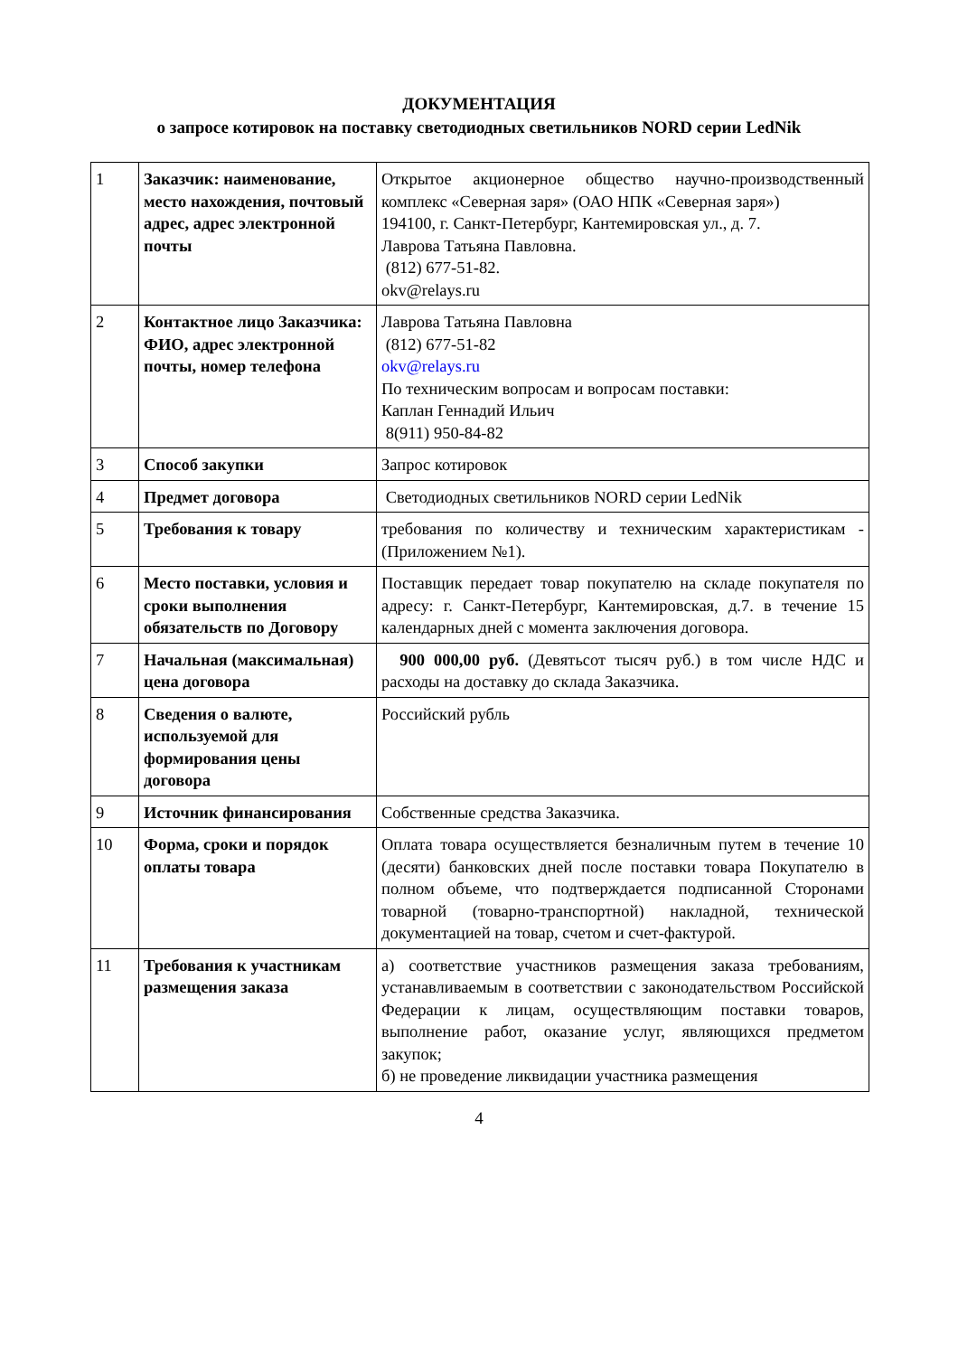ДОКУМЕНТАЦИЯ
о запросе котировок на поставку светодиодных светильников NORD серии LedNik
| 1 | Заказчик: наименование, место нахождения, почтовый адрес, адрес электронной почты | Открытое акционерное общество научно-производственный комплекс «Северная заря» (ОАО НПК «Северная заря») 194100, г. Санкт-Петербург, Кантемировская ул., д. 7. Лаврова Татьяна Павловна. (812) 677-51-82. okv@relays.ru |
| 2 | Контактное лицо Заказчика: ФИО, адрес электронной почты, номер телефона | Лаврова Татьяна Павловна (812) 677-51-82 okv@relays.ru По техническим вопросам и вопросам поставки: Каплан Геннадий Ильич 8(911) 950-84-82 |
| 3 | Способ закупки | Запрос котировок |
| 4 | Предмет договора | Светодиодных светильников NORD серии LedNik |
| 5 | Требования к товару | требования по количеству и техническим характеристикам - (Приложением №1). |
| 6 | Место поставки, условия и сроки выполнения обязательств по Договору | Поставщик передает товар покупателю на складе покупателя по адресу: г. Санкт-Петербург, Кантемировская, д.7. в течение 15 календарных дней с момента заключения договора. |
| 7 | Начальная (максимальная) цена договора | 900 000,00 руб. (Девятьсот тысяч руб.) в том числе НДС и расходы на доставку до склада Заказчика. |
| 8 | Сведения о валюте, используемой для формирования цены договора | Российский рубль |
| 9 | Источник финансирования | Собственные средства Заказчика. |
| 10 | Форма, сроки и порядок оплаты товара | Оплата товара осуществляется безналичным путем в течение 10 (десяти) банковских дней после поставки товара Покупателю в полном объеме, что подтверждается подписанной Сторонами товарной (товарно-транспортной) накладной, технической документацией на товар, счетом и счет-фактурой. |
| 11 | Требования к участникам размещения заказа | а) соответствие участников размещения заказа требованиям, устанавливаемым в соответствии с законодательством Российской Федерации к лицам, осуществляющим поставки товаров, выполнение работ, оказание услуг, являющихся предметом закупок; б) не проведение ликвидации участника размещения |
4